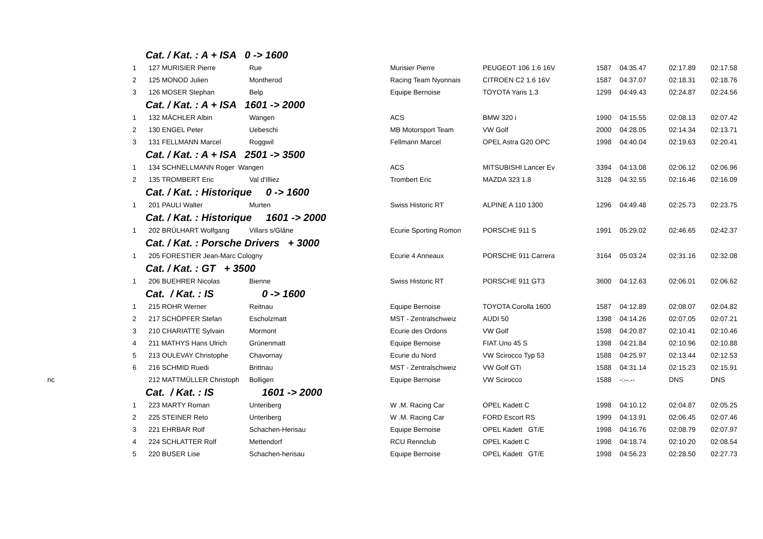| | Cat. / Kat. : A + ISA 0 -> 1600 | | | | | | | | | |
| | 1 | | 127 MURISIER Pierre | Rue | Murisier Pierre | PEUGEOT 106 1.6 16V | 1587 | 04:35.47 | 02:17.89 | 02:17.58 |
| | 2 | | 125 MONOD Julien | Montherod | Racing Team Nyonnais | CITROEN C2 1.6 16V | 1587 | 04:37.07 | 02:18.31 | 02:18.76 |
| | 3 | | 126 MOSER Stephan | Belp | Equipe Bernoise | TOYOTA Yaris 1.3 | 1299 | 04:49.43 | 02:24.87 | 02:24.56 |
| | Cat. / Kat. : A + ISA 1601 -> 2000 | | | | | | | | | |
| | 1 | | 132 MÄCHLER Albin | Wangen | ACS | BMW 320 i | 1990 | 04:15.55 | 02:08.13 | 02:07.42 |
| | 2 | | 130 ENGEL Peter | Uebeschi | MB Motorsport Team | VW Golf | 2000 | 04:28.05 | 02:14.34 | 02:13.71 |
| | 3 | | 131 FELLMANN Marcel | Roggwil | Fellmann Marcel | OPEL Astra G20 OPC | 1998 | 04:40.04 | 02:19.63 | 02:20.41 |
| | Cat. / Kat. : A + ISA 2501 -> 3500 | | | | | | | | | |
| | 1 | | 134 SCHNELLMANN Roger Wangen | | ACS | MITSUBISHI Lancer Ev | 3394 | 04:13.08 | 02:06.12 | 02:06.96 |
| | 2 | | 135 TROMBERT Eric | Val d'Illiez | Trombert Eric | MAZDA 323 1.8 | 3128 | 04:32.55 | 02:16.46 | 02:16.09 |
| | Cat. / Kat. : Historique 0 -> 1600 | | | | | | | | | |
| | 1 | | 201 PAULI Walter | Murten | Swiss Historic RT | ALPINE A 110 1300 | 1296 | 04:49.48 | 02:25.73 | 02:23.75 |
| | Cat. / Kat. : Historique 1601 -> 2000 | | | | | | | | | |
| | 1 | | 202 BRÜLHART Wolfgang | Villars s/Glâne | Ecurie Sporting Romon | PORSCHE 911 S | 1991 | 05:29.02 | 02:46.65 | 02:42.37 |
| | Cat. / Kat. : Porsche Drivers + 3000 | | | | | | | | | |
| | 1 | | 205 FORESTIER Jean-Marc Cologny | | Ecurie 4 Anneaux | PORSCHE 911 Carrera | 3164 | 05:03.24 | 02:31.16 | 02:32.08 |
| | Cat. / Kat. : GT + 3500 | | | | | | | | | |
| | 1 | | 206 BUEHRER Nicolas | Bienne | Swiss Historic RT | PORSCHE 911 GT3 | 3600 | 04:12.63 | 02:06.01 | 02:06.62 |
| | Cat. / Kat. : IS 0 -> 1600 | | | | | | | | | |
| | 1 | | 215 ROHR Werner | Reitnau | Equipe Bernoise | TOYOTA Corolla 1600 | 1587 | 04:12.89 | 02:08.07 | 02:04.82 |
| | 2 | | 217 SCHÖPFER Stefan | Escholzmatt | MST - Zentralschweiz | AUDI 50 | 1398 | 04:14.26 | 02:07.05 | 02:07.21 |
| | 3 | | 210 CHARIATTE Sylvain | Mormont | Ecurie des Ordons | VW Golf | 1598 | 04:20.87 | 02:10.41 | 02:10.46 |
| | 4 | | 211 MATHYS Hans Ulrich | Grünenmatt | Equipe Bernoise | FIAT Uno 45 S | 1398 | 04:21.84 | 02:10.96 | 02:10.88 |
| | 5 | | 213 OULEVAY Christophe | Chavornay | Ecurie du Nord | VW Scirocco Typ 53 | 1588 | 04:25.97 | 02:13.44 | 02:12.53 |
| | 6 | | 216 SCHMID Ruedi | Brittnau | MST - Zentralschweiz | VW Golf GTi | 1588 | 04:31.14 | 02:15.23 | 02:15.91 |
| nc | | | 212 MATTMÜLLER Christoph | Bolligen | Equipe Bernoise | VW Scirocco | 1588 | -:--.-- | DNS | DNS |
| | Cat. / Kat. : IS 1601 -> 2000 | | | | | | | | | |
| | 1 | | 223 MARTY Roman | Unteriberg | W .M. Racing Car | OPEL Kadett C | 1998 | 04:10.12 | 02:04.87 | 02:05.25 |
| | 2 | | 225 STEINER Reto | Unteriberg | W .M. Racing Car | FORD Escort RS | 1999 | 04:13.91 | 02:06.45 | 02:07.46 |
| | 3 | | 221 EHRBAR Rolf | Schachen-Herisau | Equipe Bernoise | OPEL Kadett GT/E | 1998 | 04:16.76 | 02:08.79 | 02:07.97 |
| | 4 | | 224 SCHLATTER Rolf | Mettendorf | RCU Rennclub | OPEL Kadett C | 1998 | 04:18.74 | 02:10.20 | 02:08.54 |
| | 5 | | 220 BUSER Lise | Schachen-herisau | Equipe Bernoise | OPEL Kadett GT/E | 1998 | 04:56.23 | 02:28.50 | 02:27.73 |